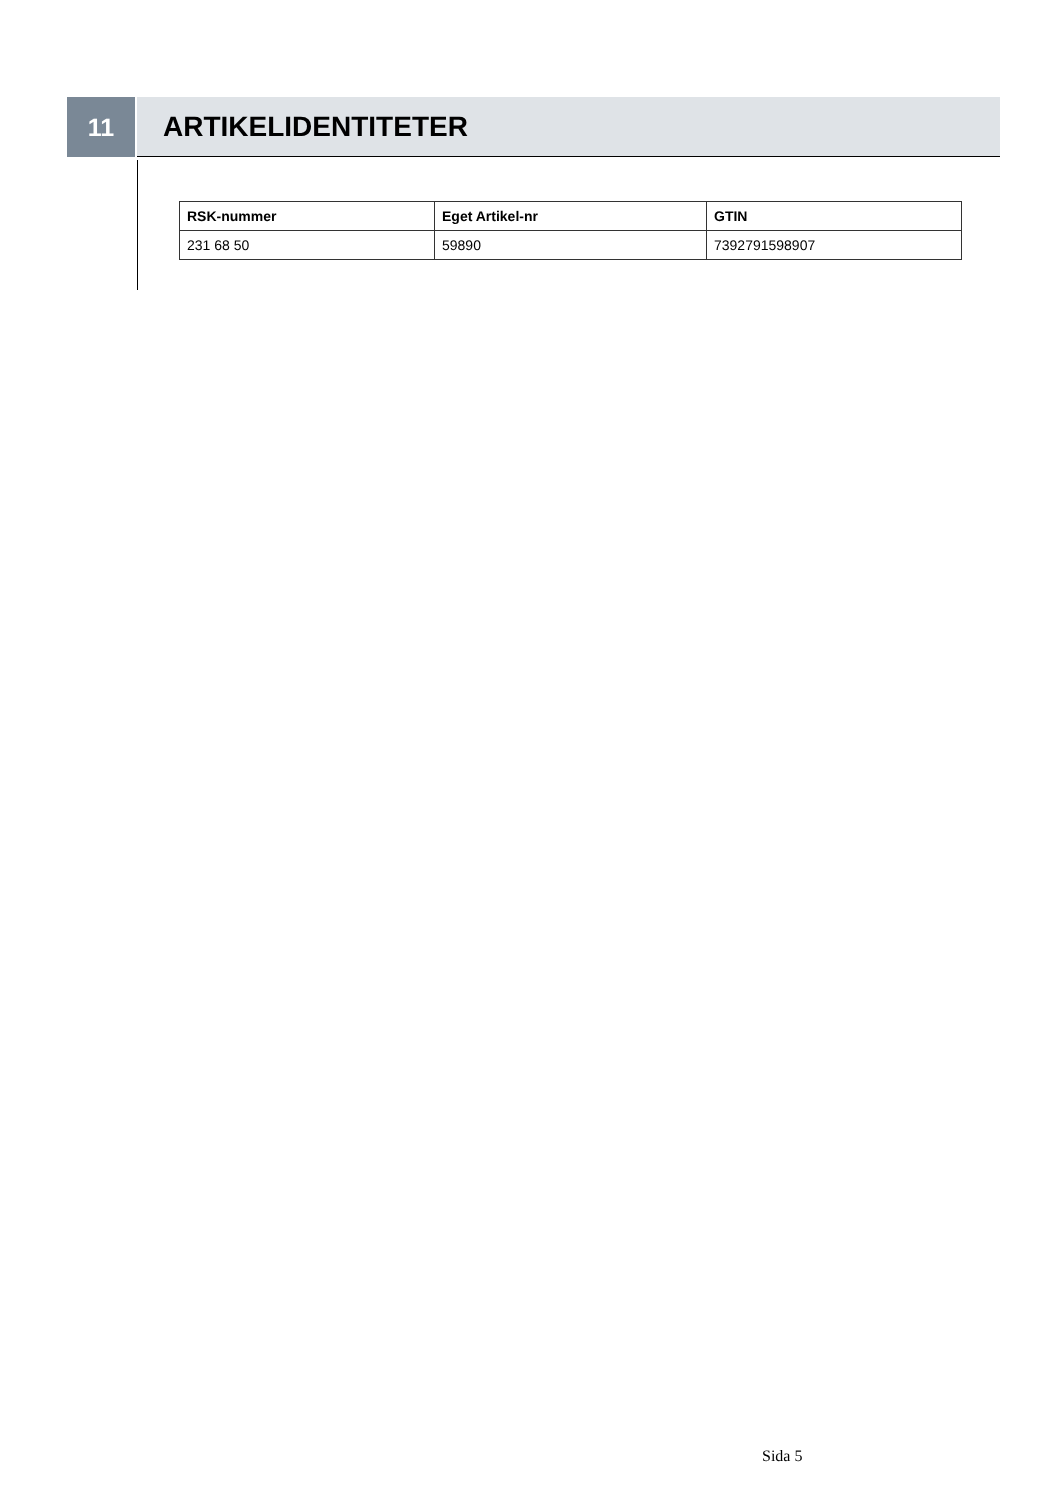11 ARTIKELIDENTITETER
| RSK-nummer | Eget Artikel-nr | GTIN |
| --- | --- | --- |
| 231 68 50 | 59890 | 7392791598907 |
Sida 5